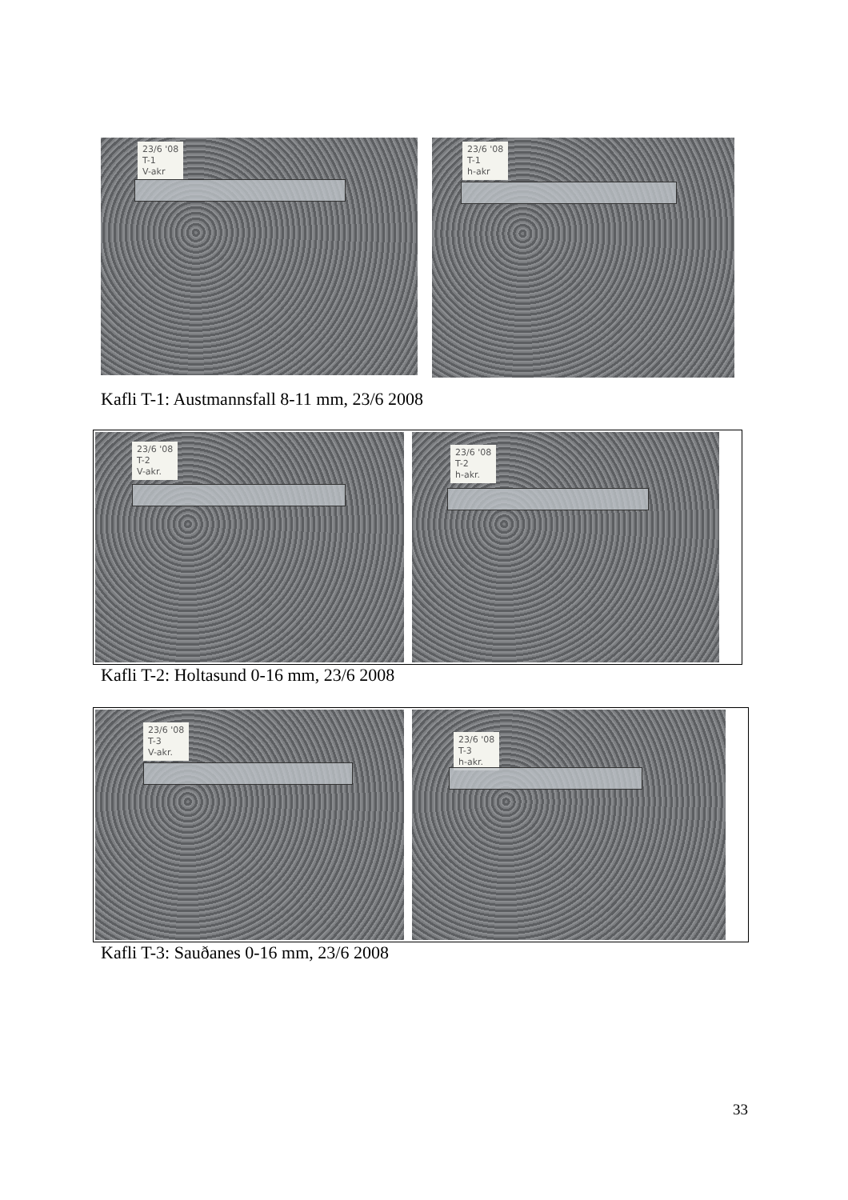23/6 '08
T-1
V-akr
23/6 '08
T-1
h-akr
Kafli T-1: Austmannsfall 8-11 mm, 23/6 2008
23/6 '08
T-2
V-akr.
23/6 '08
T-2
h-akr.
Kafli T-2: Holtasund 0-16 mm, 23/6 2008
23/6 '08
T-3
V-akr.
23/6 '08
T-3
h-akr.
Kafli T-3: Sauðanes 0-16 mm, 23/6 2008
33